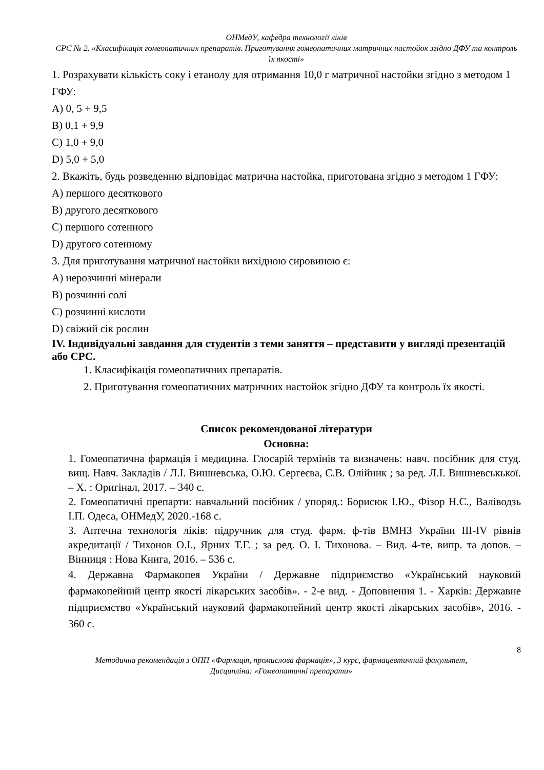ОНМедУ, кафедра технології ліків
СРС № 2. «Класифікація гомеопатичних препаратів. Приготування гомеопатичних матричних настойок згідно ДФУ та контроль їх якості»
1. Розрахувати кількість соку і етанолу для отримання 10,0 г матричної настойки згідно з методом 1 ГФУ:
A) 0, 5 + 9,5
B) 0,1 + 9,9
C) 1,0 + 9,0
D) 5,0 + 5,0
2. Вкажіть, будь розведенню відповідає матрична настойка, приготована згідно з методом 1 ГФУ:
A) першого десяткового
B) другого десяткового
C) першого сотенного
D) другого сотенному
3. Для приготування матричної настойки вихідною сировиною є:
A) нерозчинні мінерали
B) розчинні солі
C) розчинні кислоти
D) свіжий сік рослин
IV. Індивідуальні завдання для студентів з теми заняття – представити у вигляді презентацій або СРС.
1. Класифікація гомеопатичних препаратів.
2. Приготування гомеопатичних матричних настойок згідно ДФУ та контроль їх якості.
Список рекомендованої літератури
Основна:
1. Гомеопатична фармація і медицина. Глосарій термінів та визначень: навч. посібник для студ. вищ. Навч. Закладів / Л.І. Вишневська, О.Ю. Сергеєва, С.В. Олійник ; за ред. Л.І. Вишневськької. – Х. : Оригінал, 2017. – 340 с.
2. Гомеопатичні препарти: навчальний посібник / упоряд.: Борисюк І.Ю., Фізор Н.С., Валіводзь І.П. Одеса, ОНМедУ, 2020.-168 с.
3. Аптечна технологія ліків: підручник для студ. фарм. ф-тів ВМНЗ України ІІІ-IV рівнів акредитації / Тихонов О.І., Ярних Т.Г. ; за ред. О. І. Тихонова. – Вид. 4-те, випр. та допов. – Вінниця : Нова Книга, 2016. – 536 с.
4. Державна Фармакопея України / Державне підприємство «Український науковий фармакопейний центр якості лікарських засобів». - 2-е вид. - Доповнення 1. - Харків: Державне підприємство «Український науковий фармакопейний центр якості лікарських засобів», 2016. - 360 с.
8
Методична рекомендація з ОПП «Фармація, промислова фармація», 3 курс, фармацевтичний факультет,
Дисципліна: «Гомеопатичні препарати»